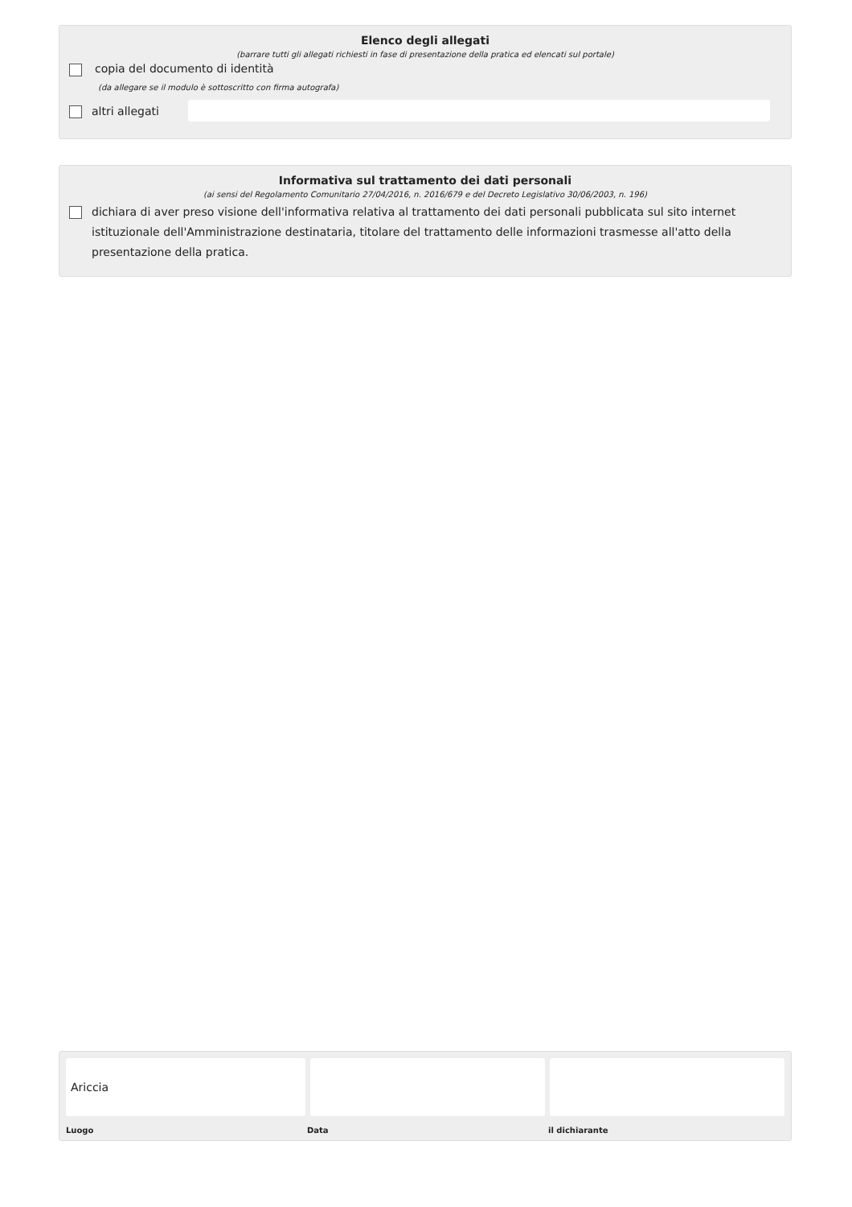Elenco degli allegati
(barrare tutti gli allegati richiesti in fase di presentazione della pratica ed elencati sul portale)
copia del documento di identità
(da allegare se il modulo è sottoscritto con firma autografa)
altri allegati
Informativa sul trattamento dei dati personali
(ai sensi del Regolamento Comunitario 27/04/2016, n. 2016/679 e del Decreto Legislativo 30/06/2003, n. 196)
dichiara di aver preso visione dell'informativa relativa al trattamento dei dati personali pubblicata sul sito internet istituzionale dell'Amministrazione destinataria, titolare del trattamento delle informazioni trasmesse all'atto della presentazione della pratica.
Ariccia
Luogo Data il dichiarante